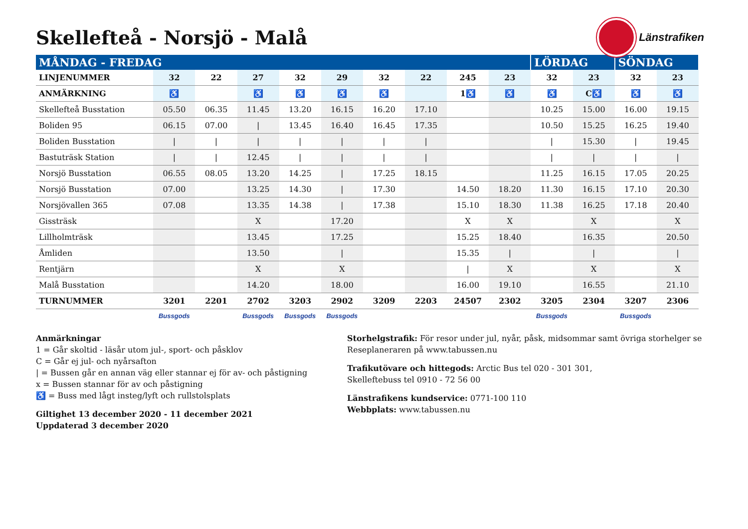Skellefteå - Norsjö - Malå
Länstrafiken
| MÅNDAG - FREDAG | | | | | | | | | | LÖRDAG | | SÖNDAG | |
| --- | --- | --- | --- | --- | --- | --- | --- | --- | --- | --- | --- | --- | --- |
| LINJENUMMER | 32 | 22 | 27 | 32 | 29 | 32 | 22 | 245 | 23 | 32 | 23 | 32 | 23 |
| ANMÄRKNING | ♿ | | ♿ | ♿ | ♿ | ♿ | | 1♿ | ♿ | ♿ | C♿ | ♿ | ♿ |
| Skellefteå Busstation | 05.50 | 06.35 | 11.45 | 13.20 | 16.15 | 16.20 | 17.10 | | | 10.25 | 15.00 | 16.00 | 19.15 |
| Boliden 95 | 06.15 | 07.00 | / | 13.45 | 16.40 | 16.45 | 17.35 | | | 10.50 | 15.25 | 16.25 | 19.40 |
| Boliden Busstation | / | / | / | / | / | / | / | | | / | 15.30 | / | 19.45 |
| Bastuträsk Station | / | / | 12.45 | / | / | / | / | | | / | / | / | / |
| Norsjö Busstation | 06.55 | 08.05 | 13.20 | 14.25 | / | 17.25 | 18.15 | | | 11.25 | 16.15 | 17.05 | 20.25 |
| Norsjö Busstation | 07.00 | | 13.25 | 14.30 | / | 17.30 | | 14.50 | 18.20 | 11.30 | 16.15 | 17.10 | 20.30 |
| Norsjövallen 365 | 07.08 | | 13.35 | 14.38 | / | 17.38 | | 15.10 | 18.30 | 11.38 | 16.25 | 17.18 | 20.40 |
| Gissträsk | | | X | | 17.20 | | | X | X | | X | | X |
| Lillholmträsk | | | 13.45 | | 17.25 | | | 15.25 | 18.40 | | 16.35 | | 20.50 |
| Åmliden | | | 13.50 | | / | | | 15.35 | / | | / | | / |
| Rentjärn | | | X | | X | | | / | X | | X | | X |
| Malå Busstation | | | 14.20 | | 18.00 | | | 16.00 | 19.10 | | 16.55 | | 21.10 |
| TURNUMMER | 3201 | 2201 | 2702 | 3203 | 2902 | 3209 | 2203 | 24507 | 2302 | 3205 | 2304 | 3207 | 2306 |
| | Bussgods | | Bussgods | Bussgods | Bussgods | | | | | Bussgods | | Bussgods | |
Anmärkningar
1 = Går skoltid - läsår utom jul-, sport- och påsklov
C = Går ej jul- och nyårsafton
| = Bussen går en annan väg eller stannar ej för av- och påstigning
x = Bussen stannar för av och påstigning
♿ = Buss med lågt insteg/lyft och rullstolsplats
Giltighet 13 december 2020 - 11 december 2021
Uppdaterad 3 december 2020
Storhelgstrafik: För resor under jul, nyår, påsk, midsommar samt övriga storhelger se Reseplaneraren på www.tabussen.nu
Trafikutövare och hittegods: Arctic Bus tel 020 - 301 301,
Skelleftebuss tel 0910 - 72 56 00
Länstrafikens kundservice: 0771-100 110
Webbplats: www.tabussen.nu